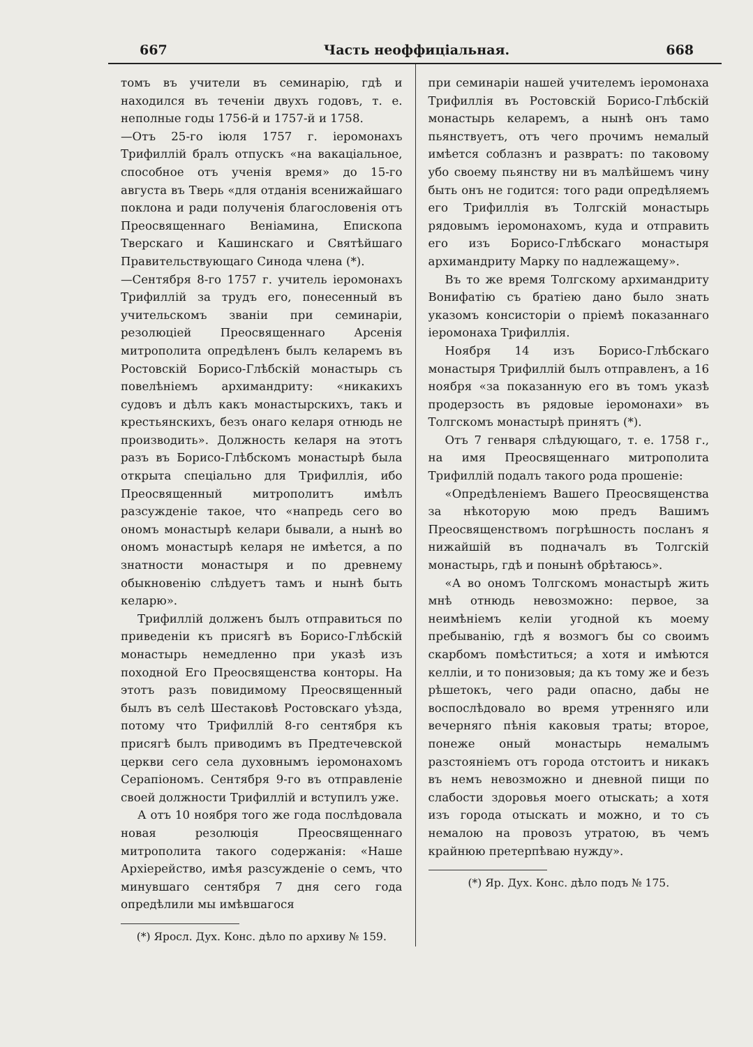667 Часть неоффиціальная. 668
томъ въ учители въ семинарію, гдѣ и находился въ теченіи двухъ годовъ, т. е. неполные годы 1756-й и 1757-й и 1758.
—Отъ 25-го іюля 1757 г. іеромонахъ Трифиллій бралъ отпускъ «на вакаціальное, способное отъ ученія время» до 15-го августа въ Тверь «для отданія всенижайшаго поклона и ради полученія благословенія отъ Преосвященнаго Веніамина, Епископа Тверскаго и Кашинскаго и Святѣйшаго Правительствующаго Синода члена (*).
—Сентября 8-го 1757 г. учитель іеромонахъ Трифиллій за трудъ его, понесенный въ учительскомъ званіи при семинаріи, резолюціей Преосвященнаго Арсенія митрополита опредѣленъ былъ келаремъ въ Ростовскій Борисо-Глѣбскій монастырь съ повелѣніемъ архимандриту: «никакихъ судовъ и дѣлъ какъ монастырскихъ, такъ и крестьянскихъ, безъ онаго келаря отнюдь не производить». Должность келаря на этотъ разъ въ Борисо-Глѣбскомъ монастырѣ была открыта спеціально для Трифиллія, ибо Преосвященный митрополитъ имѣлъ разсужденіе такое, что «напредь сего во ономъ монастырѣ келари бывали, а нынѣ во ономъ монастырѣ келаря не имѣется, а по знатности монастыря и по древнему обыкновенію слѣдуетъ тамъ и нынѣ быть келарю».
Трифиллій долженъ былъ отправиться по приведеніи къ присягѣ въ Борисо-Глѣбскій монастырь немедленно при указѣ изъ походной Его Преосвященства конторы. На этотъ разъ повидимому Преосвященный былъ въ селѣ Шестаковѣ Ростовскаго уѣзда, потому что Трифиллій 8-го сентября къ присягѣ былъ приводимъ въ Предтечевской церкви сего села духовнымъ іеромонахомъ Серапіономъ. Сентября 9-го въ отправленіе своей должности Трифиллій и вступилъ уже.
А отъ 10 ноября того же года послѣдовала новая резолюція Преосвященнаго митрополита такого содержанія: «Наше Архіерейство, имѣя разсужденіе о семъ, что минувшаго сентября 7 дня сего года опредѣлили мы имѣвшагося
(*) Яросл. Дух. Конс. дѣло по архиву № 159.
при семинаріи нашей учителемъ іеромонаха Трифиллія въ Ростовскій Борисо-Глѣбскій монастырь келаремъ, а нынѣ онъ тамо пьянствуетъ, отъ чего прочимъ немалый имѣется соблазнъ и развратъ: по таковому убо своему пьянству ни въ малѣйшемъ чину быть онъ не годится: того ради опредѣляемъ его Трифиллія въ Толгскій монастырь рядовымъ іеромонахомъ, куда и отправить его изъ Борисо-Глѣбскаго монастыря архимандриту Марку по надлежащему».
Въ то же время Толгскому архимандриту Вонифатію съ братіею дано было знать указомъ консисторіи о пріемѣ показаннаго іеромонаха Трифиллія.
Ноября 14 изъ Борисо-Глѣбскаго монастыря Трифиллій былъ отправленъ, а 16 ноября «за показанную его въ томъ указѣ продерзость въ рядовые іеромонахи» въ Толгскомъ монастырѣ принятъ (*).
Отъ 7 генваря слѣдующаго, т. е. 1758 г., на имя Преосвященнаго митрополита Трифиллій подалъ такого рода прошеніе:
«Опредѣленіемъ Вашего Преосвященства за нѣкоторую мою предъ Вашимъ Преосвященствомъ погрѣшность посланъ я нижайшій въ подначалъ въ Толгскій монастырь, гдѣ и понынѣ обрѣтаюсь».
«А во ономъ Толгскомъ монастырѣ жить мнѣ отнюдь невозможно: первое, за неимѣніемъ келіи угодной къ моему пребыванію, гдѣ я возмогъ бы со своимъ скарбомъ помѣститься; а хотя и имѣются келліи, и то понизовыя; да къ тому же и безъ рѣшетокъ, чего ради опасно, дабы не воспослѣдовало во время утренняго или вечерняго пѣнія каковыя траты; второе, понеже оный монастырь немалымъ разстояніемъ отъ города отстоитъ и никакъ въ немъ невозможно и дневной пищи по слабости здоровья моего отыскать; а хотя изъ города отыскать и можно, и то съ немалою на провозъ утратою, въ чемъ крайнюю претерпѣваю нужду».
(*) Яр. Дух. Конс. дѣло подъ № 175.